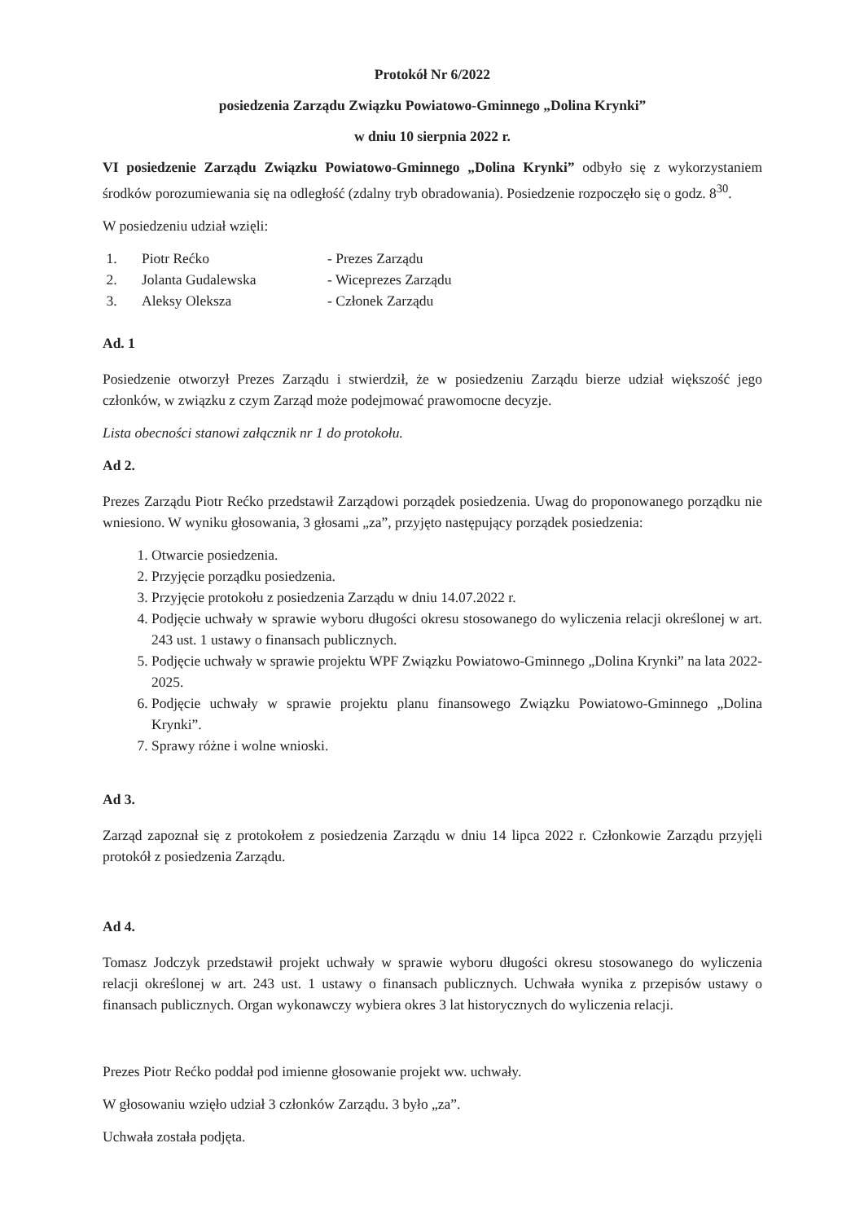Protokół Nr 6/2022
posiedzenia Zarządu Związku Powiatowo-Gminnego „Dolina Krynki”
w dniu 10 sierpnia 2022 r.
VI posiedzenie Zarządu Związku Powiatowo-Gminnego „Dolina Krynki” odbyło się z wykorzystaniem środków porozumiewania się na odległość (zdalny tryb obradowania). Posiedzenie rozpoczęło się o godz. 8<sup>30</sup>.
W posiedzeniu udział wzięli:
| 1. | Piotr Rećko | - Prezes Zarządu |
| 2. | Jolanta Gudalewska | - Wiceprezes Zarządu |
| 3. | Aleksy Oleksza | - Członek Zarządu |
Ad. 1
Posiedzenie otworzył Prezes Zarządu i stwierdził, że w posiedzeniu Zarządu bierze udział większość jego członków, w związku z czym Zarząd może podejmować prawomocne decyzje.
Lista obecności stanowi załącznik nr 1 do protokołu.
Ad 2.
Prezes Zarządu Piotr Rećko przedstawił Zarządowi porządek posiedzenia. Uwag do proponowanego porządku nie wniesiono. W wyniku głosowania, 3 głosami „za”, przyjęto następujący porządek posiedzenia:
1. Otwarcie posiedzenia.
2. Przyjęcie porządku posiedzenia.
3. Przyjęcie protokołu z posiedzenia Zarządu w dniu 14.07.2022 r.
4. Podjęcie uchwały w sprawie wyboru długości okresu stosowanego do wyliczenia relacji określonej w art. 243 ust. 1 ustawy o finansach publicznych.
5. Podjęcie uchwały w sprawie projektu WPF Związku Powiatowo-Gminnego „Dolina Krynki” na lata 2022-2025.
6. Podjęcie uchwały w sprawie projektu planu finansowego Związku Powiatowo-Gminnego „Dolina Krynki”.
7. Sprawy różne i wolne wnioski.
Ad 3.
Zarząd zapoznał się z protokołem z posiedzenia Zarządu w dniu 14 lipca 2022 r. Członkowie Zarządu przyjęli protokół z posiedzenia Zarządu.
Ad 4.
Tomasz Jodczyk przedstawił projekt uchwały w sprawie wyboru długości okresu stosowanego do wyliczenia relacji określonej w art. 243 ust. 1 ustawy o finansach publicznych. Uchwała wynika z przepisów ustawy o finansach publicznych. Organ wykonawczy wybiera okres 3 lat historycznych do wyliczenia relacji.
Prezes Piotr Rećko poddał pod imienne głosowanie projekt ww. uchwały.
W głosowaniu wzięło udział 3 członków Zarządu. 3 było „za”.
Uchwała została podjęta.